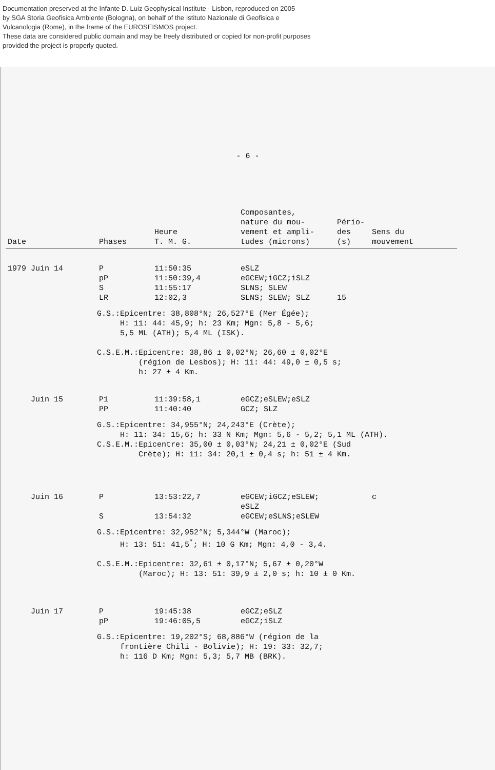Documentation preserved at the Infante D. Luiz Geophysical Institute - Lisbon, reproduced on 2005
by SGA Storia Geofisica Ambiente (Bologna), on behalf of the Istituto Nazionale di Geofisica e
Vulcanologia (Rome), in the frame of the EUROSEISMOS project.
These data are considered public domain and may be freely distributed or copied for non-profit purposes
provided the project is properly quoted.
- 6 -
| Date | Phases | Heure T. M. G. | Composantes, nature du mou- vement et ampli- tudes (microns) | Pério- des (s) | Sens du mouvement |
| --- | --- | --- | --- | --- | --- |
| 1979 Juin 14 | P pP S LR | 11:50:35 11:50:39,4 11:55:17 12:02,3 | eSLZ eGCEW;iGCZ;iSLZ SLNS; SLEW SLNS; SLEW; SLZ | 15 | |
| | G.S.:Epicentre: 38,808°N; 26,527°E (Mer Égée); H: 11: 44: 45,9; h: 23 Km; Mgn: 5,8 - 5,6; 5,5 ML (ATH); 5,4 ML (ISK). C.S.E.M.:Epicentre: 38,86 ± 0,02°N; 26,60 ± 0,02°E (région de Lesbos); H: 11: 44: 49,0 ± 0,5 s; h: 27 ± 4 Km. | | | | |
| Juin 15 | P1 PP | 11:39:58,1 11:40:40 | eGCZ;eSLEW;eSLZ GCZ; SLZ | | |
| | G.S.:Epicentre: 34,955°N; 24,243°E (Crète); H: 11: 34: 15,6; h: 33 N Km; Mgn: 5,6 - 5,2; 5,1 ML (ATH). C.S.E.M.:Epicentre: 35,00 ± 0,03°N; 24,21 ± 0,02°E (Sud Crète); H: 11: 34: 20,1 ± 0,4 s; h: 51 ± 4 Km. | | | | |
| Juin 16 | P S | 13:53:22,7 13:54:32 | eGCEW;iGCZ;eSLEW; eSLZ eGCEW;eSLNS;eSLEW | | c |
| | G.S.:Epicentre: 32,952°N; 5,344°W (Maroc); H: 13: 51: 41,5<sup>*</sup>; H: 10 G Km; Mgn: 4,0 - 3,4. C.S.E.M.:Epicentre: 32,61 ± 0,17°N; 5,67 ± 0,20°W (Maroc); H: 13: 51: 39,9 ± 2,0 s; h: 10 ± 0 Km. | | | | |
| Juin 17 | P pP | 19:45:38 19:46:05,5 | eGCZ;eSLZ eGCZ;iSLZ | | |
| | G.S.:Epicentre: 19,202°S; 68,886°W (région de la frontière Chili - Bolivie); H: 19: 33: 32,7; h: 116 D Km; Mgn: 5,3; 5,7 MB (BRK). | | | | |